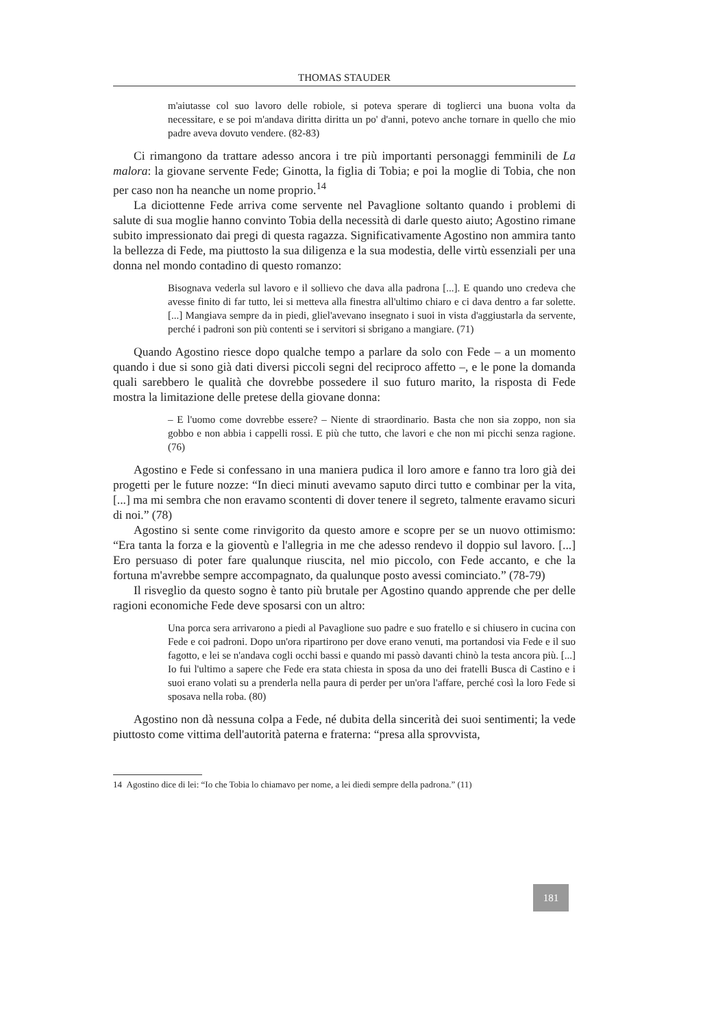THOMAS STAUDER
m'aiutasse col suo lavoro delle robiole, si poteva sperare di toglierci una buona volta da necessitare, e se poi m'andava diritta diritta un po' d'anni, potevo anche tornare in quello che mio padre aveva dovuto vendere. (82-83)
Ci rimangono da trattare adesso ancora i tre più importanti personaggi femminili de La malora: la giovane servente Fede; Ginotta, la figlia di Tobia; e poi la moglie di Tobia, che non per caso non ha neanche un nome proprio.<sup>14</sup>
La diciottenne Fede arriva come servente nel Pavaglione soltanto quando i problemi di salute di sua moglie hanno convinto Tobia della necessità di darle questo aiuto; Agostino rimane subito impressionato dai pregi di questa ragazza. Significativamente Agostino non ammira tanto la bellezza di Fede, ma piuttosto la sua diligenza e la sua modestia, delle virtù essenziali per una donna nel mondo contadino di questo romanzo:
Bisognava vederla sul lavoro e il sollievo che dava alla padrona [...]. E quando uno credeva che avesse finito di far tutto, lei si metteva alla finestra all'ultimo chiaro e ci dava dentro a far solette. [...] Mangiava sempre da in piedi, gliel'avevano insegnato i suoi in vista d'aggiustarla da servente, perché i padroni son più contenti se i servitori si sbrigano a mangiare. (71)
Quando Agostino riesce dopo qualche tempo a parlare da solo con Fede – a un momento quando i due si sono già dati diversi piccoli segni del reciproco affetto –, e le pone la domanda quali sarebbero le qualità che dovrebbe possedere il suo futuro marito, la risposta di Fede mostra la limitazione delle pretese della giovane donna:
– E l'uomo come dovrebbe essere? – Niente di straordinario. Basta che non sia zoppo, non sia gobbo e non abbia i cappelli rossi. E più che tutto, che lavori e che non mi picchi senza ragione. (76)
Agostino e Fede si confessano in una maniera pudica il loro amore e fanno tra loro già dei progetti per le future nozze: “In dieci minuti avevamo saputo dirci tutto e combinar per la vita, [...] ma mi sembra che non eravamo scontenti di dover tenere il segreto, talmente eravamo sicuri di noi.” (78)
Agostino si sente come rinvigorito da questo amore e scopre per se un nuovo ottimismo: “Era tanta la forza e la gioventù e l'allegria in me che adesso rendevo il doppio sul lavoro. [...] Ero persuaso di poter fare qualunque riuscita, nel mio piccolo, con Fede accanto, e che la fortuna m'avrebbe sempre accompagnato, da qualunque posto avessi cominciato.” (78-79)
Il risveglio da questo sogno è tanto più brutale per Agostino quando apprende che per delle ragioni economiche Fede deve sposarsi con un altro:
Una porca sera arrivarono a piedi al Pavaglione suo padre e suo fratello e si chiusero in cucina con Fede e coi padroni. Dopo un'ora ripartirono per dove erano venuti, ma portandosi via Fede e il suo fagotto, e lei se n'andava cogli occhi bassi e quando mi passò davanti chinò la testa ancora più. [...] Io fui l'ultimo a sapere che Fede era stata chiesta in sposa da uno dei fratelli Busca di Castino e i suoi erano volati su a prenderla nella paura di perder per un'ora l'affare, perché così la loro Fede si sposava nella roba. (80)
Agostino non dà nessuna colpa a Fede, né dubita della sincerità dei suoi sentimenti; la vede piuttosto come vittima dell'autorità paterna e fraterna: “presa alla sprovvista,
14 Agostino dice di lei: “Io che Tobia lo chiamavo per nome, a lei diedi sempre della padrona.” (11)
181